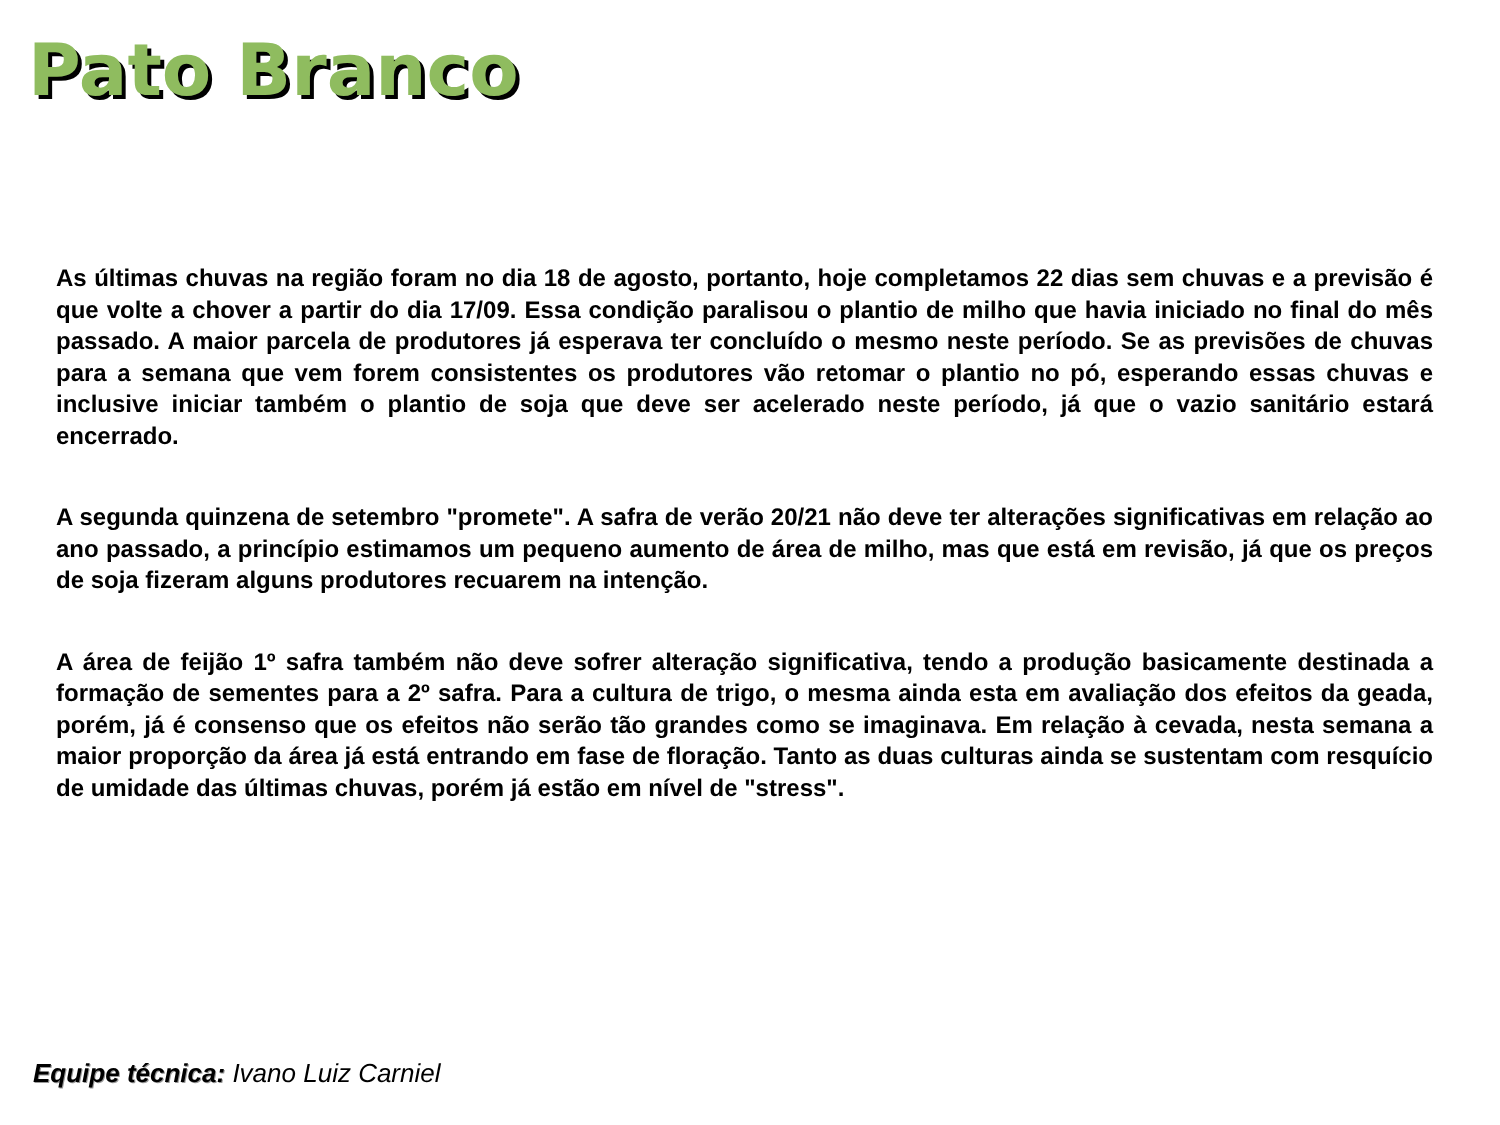Pato Branco
As últimas chuvas na região foram no dia 18 de agosto, portanto, hoje completamos 22 dias sem chuvas e a previsão é que volte a chover a partir do dia 17/09. Essa condição paralisou o plantio de milho que havia iniciado no final do mês passado. A maior parcela de produtores já esperava ter concluído o mesmo neste período. Se as previsões de chuvas para a semana que vem forem consistentes os produtores vão retomar o plantio no pó, esperando essas chuvas e inclusive iniciar também o plantio de soja que deve ser acelerado neste período, já que o vazio sanitário estará encerrado.
A segunda quinzena de setembro "promete". A safra de verão 20/21 não deve ter alterações significativas em relação ao ano passado, a princípio estimamos um pequeno aumento de área de milho, mas que está em revisão, já que os preços de soja fizeram alguns produtores recuarem na intenção.
A área de feijão 1º safra também não deve sofrer alteração significativa, tendo a produção basicamente destinada a formação de sementes para a 2º safra. Para a cultura de trigo, o mesma ainda esta em avaliação dos efeitos da geada, porém, já é consenso que os efeitos não serão tão grandes como se imaginava. Em relação à cevada, nesta semana a maior proporção da área já está entrando em fase de floração. Tanto as duas culturas ainda se sustentam com resquício de umidade das últimas chuvas, porém já estão em nível de "stress".
Equipe técnica: Ivano Luiz Carniel